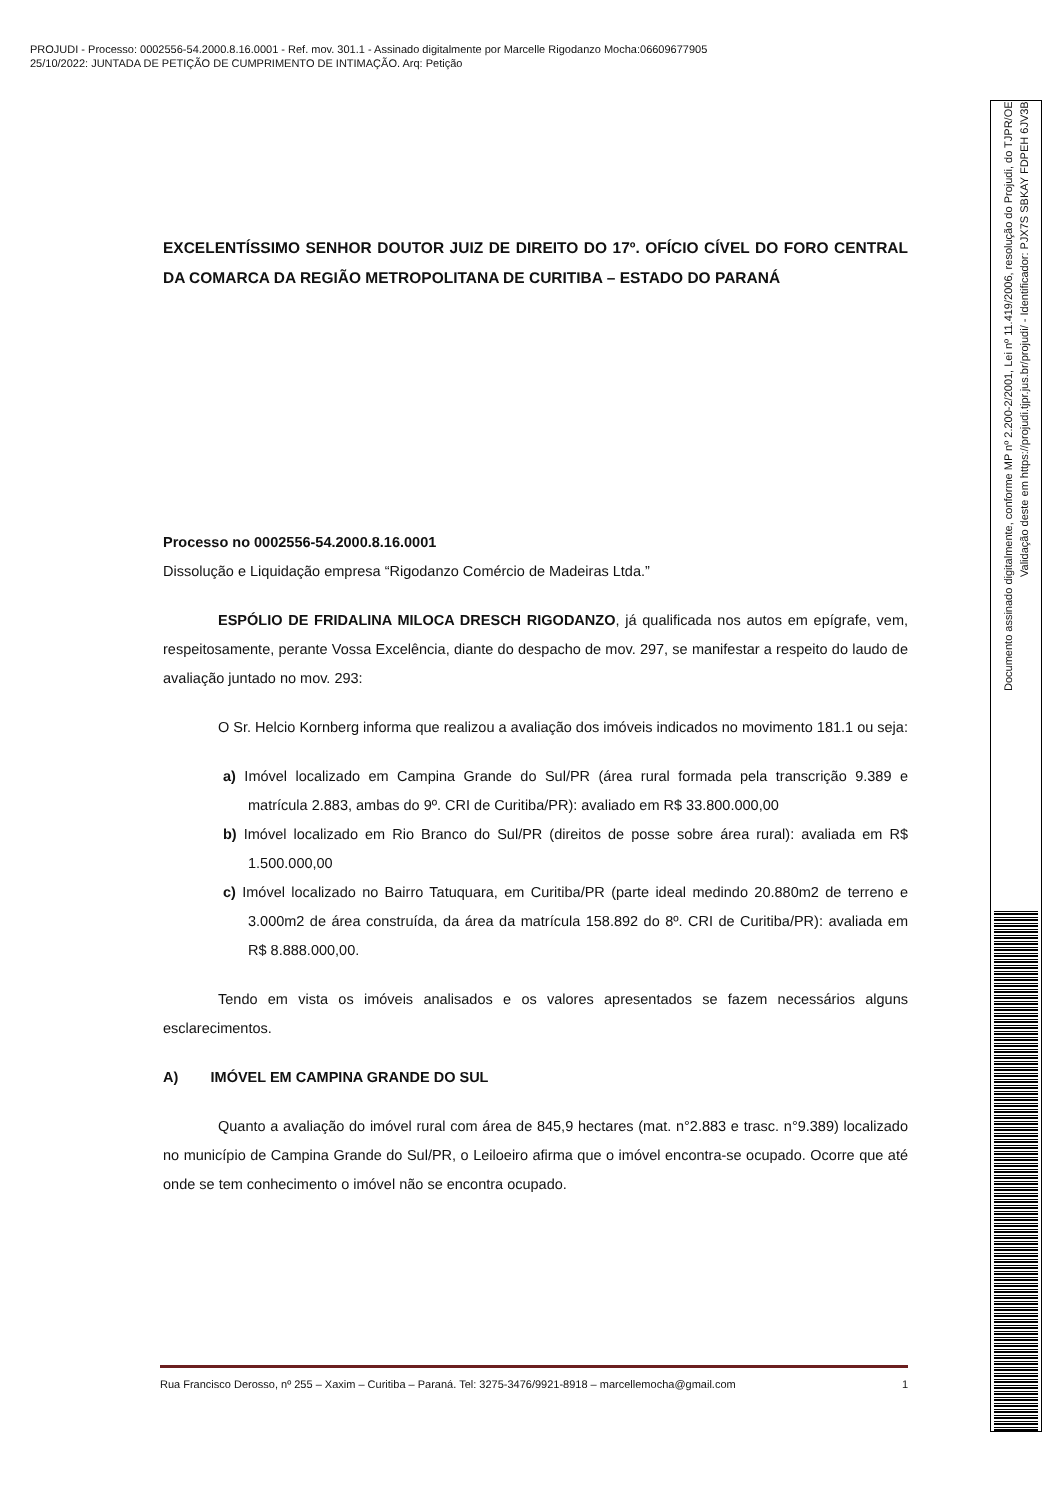PROJUDI - Processo: 0002556-54.2000.8.16.0001 - Ref. mov. 301.1 - Assinado digitalmente por Marcelle Rigodanzo Mocha:06609677905
25/10/2022: JUNTADA DE PETIÇÃO DE CUMPRIMENTO DE INTIMAÇÃO. Arq: Petição
EXCELENTÍSSIMO SENHOR DOUTOR JUIZ DE DIREITO DO 17º. OFÍCIO CÍVEL DO FORO CENTRAL DA COMARCA DA REGIÃO METROPOLITANA DE CURITIBA – ESTADO DO PARANÁ
Processo no 0002556-54.2000.8.16.0001
Dissolução e Liquidação empresa “Rigodanzo Comércio de Madeiras Ltda.”
ESPÓLIO DE FRIDALINA MILOCA DRESCH RIGODANZO, já qualificada nos autos em epígrafe, vem, respeitosamente, perante Vossa Excelência, diante do despacho de mov. 297, se manifestar a respeito do laudo de avaliação juntado no mov. 293:
O Sr. Helcio Kornberg informa que realizou a avaliação dos imóveis indicados no movimento 181.1 ou seja:
a) Imóvel localizado em Campina Grande do Sul/PR (área rural formada pela transcrição 9.389 e matrícula 2.883, ambas do 9º. CRI de Curitiba/PR): avaliado em R$ 33.800.000,00
b) Imóvel localizado em Rio Branco do Sul/PR (direitos de posse sobre área rural): avaliada em R$ 1.500.000,00
c) Imóvel localizado no Bairro Tatuquara, em Curitiba/PR (parte ideal medindo 20.880m2 de terreno e 3.000m2 de área construída, da área da matrícula 158.892 do 8º. CRI de Curitiba/PR): avaliada em R$ 8.888.000,00.
Tendo em vista os imóveis analisados e os valores apresentados se fazem necessários alguns esclarecimentos.
A) IMÓVEL EM CAMPINA GRANDE DO SUL
Quanto a avaliação do imóvel rural com área de 845,9 hectares (mat. n°2.883 e trasc. n°9.389) localizado no município de Campina Grande do Sul/PR, o Leiloeiro afirma que o imóvel encontra-se ocupado. Ocorre que até onde se tem conhecimento o imóvel não se encontra ocupado.
Rua Francisco Derosso, nº 255 – Xaxim – Curitiba – Paraná. Tel: 3275-3476/9921-8918 – marcellemocha@gmail.com 1
Documento assinado digitalmente, conforme MP nº 2.200-2/2001, Lei nº 11.419/2006, resolução do Projudi, do TJPR/OE
Validação deste em https://projudi.tjpr.jus.br/projudi/ - Identificador: PJX7S SBKAY FDPEH 6JV3B